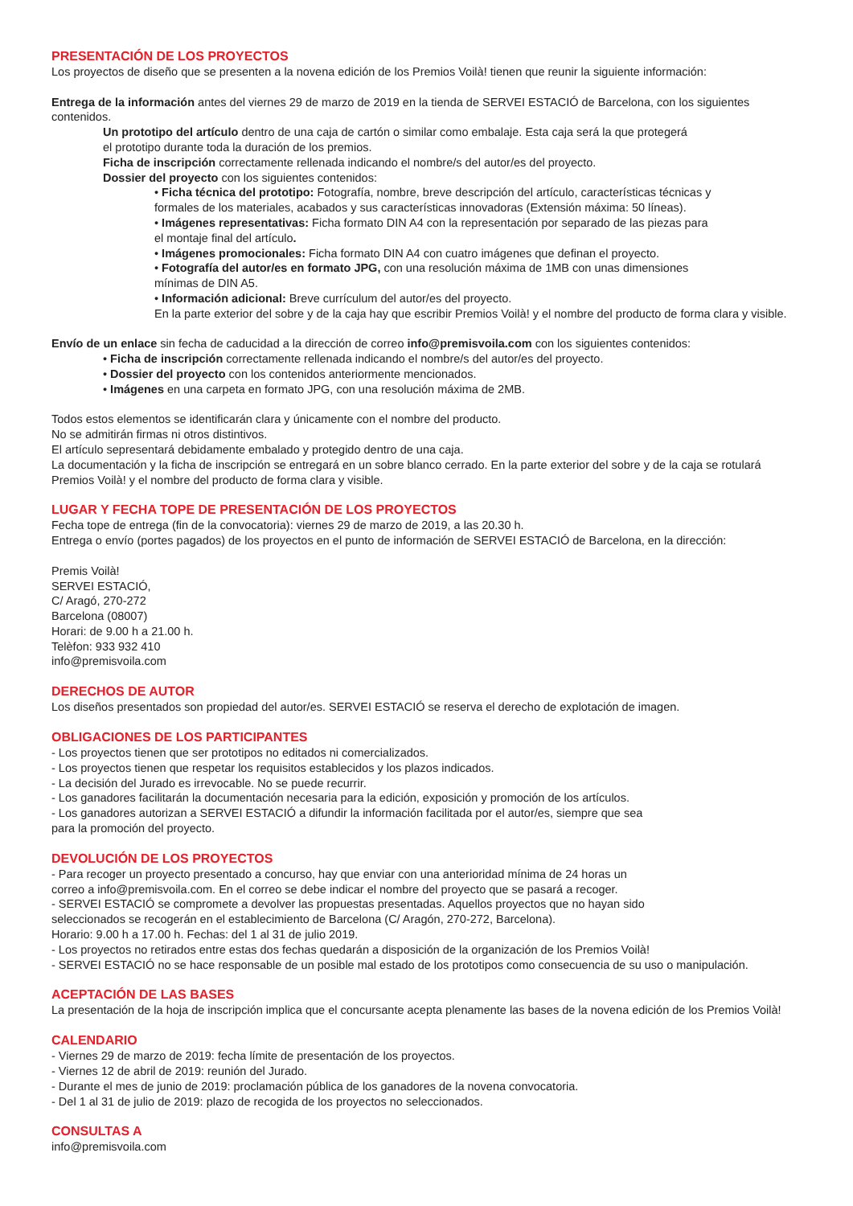PRESENTACIÓN DE LOS PROYECTOS
Los proyectos de diseño que se presenten a la novena edición de los Premios Voilà! tienen que reunir la siguiente información:
Entrega de la información antes del viernes 29 de marzo de 2019 en la tienda de SERVEI ESTACIÓ de Barcelona, con los siguientes contenidos.
Un prototipo del artículo dentro de una caja de cartón o similar como embalaje. Esta caja será la que protegerá
el prototipo durante toda la duración de los premios.
Ficha de inscripción correctamente rellenada indicando el nombre/s del autor/es del proyecto.
Dossier del proyecto con los siguientes contenidos:
• Ficha técnica del prototipo: Fotografía, nombre, breve descripción del artículo, características técnicas y
formales de los materiales, acabados y sus características innovadoras (Extensión máxima: 50 líneas).
• Imágenes representativas: Ficha formato DIN A4 con la representación por separado de las piezas para
el montaje final del artículo.
• Imágenes promocionales: Ficha formato DIN A4 con cuatro imágenes que definan el proyecto.
• Fotografía del autor/es en formato JPG, con una resolución máxima de 1MB con unas dimensiones
mínimas de DIN A5.
• Información adicional: Breve currículum del autor/es del proyecto.
En la parte exterior del sobre y de la caja hay que escribir Premios Voilà! y el nombre del producto de forma clara y visible.
Envío de un enlace sin fecha de caducidad a la dirección de correo info@premisvoila.com con los siguientes contenidos:
• Ficha de inscripción correctamente rellenada indicando el nombre/s del autor/es del proyecto.
• Dossier del proyecto con los contenidos anteriormente mencionados.
• Imágenes en una carpeta en formato JPG, con una resolución máxima de 2MB.
Todos estos elementos se identificarán clara y únicamente con el nombre del producto.
No se admitirán firmas ni otros distintivos.
El artículo sepresentará debidamente embalado y protegido dentro de una caja.
La documentación y la ficha de inscripción se entregará en un sobre blanco cerrado. En la parte exterior del sobre y de la caja se rotulará Premios Voilà! y el nombre del producto de forma clara y visible.
LUGAR Y FECHA TOPE DE PRESENTACIÓN DE LOS PROYECTOS
Fecha tope de entrega (fin de la convocatoria): viernes 29 de marzo de 2019, a las 20.30 h.
Entrega o envío (portes pagados) de los proyectos en el punto de información de SERVEI ESTACIÓ de Barcelona, en la dirección:
Premis Voilà!
SERVEI ESTACIÓ,
C/ Aragó, 270-272
Barcelona (08007)
Horari: de 9.00 h a 21.00 h.
Telèfon: 933 932 410
info@premisvoila.com
DERECHOS DE AUTOR
Los diseños presentados son propiedad del autor/es. SERVEI ESTACIÓ se reserva el derecho de explotación de imagen.
OBLIGACIONES DE LOS PARTICIPANTES
- Los proyectos tienen que ser prototipos no editados ni comercializados.
- Los proyectos tienen que respetar los requisitos establecidos y los plazos indicados.
- La decisión del Jurado es irrevocable. No se puede recurrir.
- Los ganadores facilitarán la documentación necesaria para la edición, exposición y promoción de los artículos.
- Los ganadores autorizan a SERVEI ESTACIÓ a difundir la información facilitada por el autor/es, siempre que sea
para la promoción del proyecto.
DEVOLUCIÓN DE LOS PROYECTOS
- Para recoger un proyecto presentado a concurso, hay que enviar con una anterioridad mínima de 24 horas un
correo a info@premisvoila.com. En el correo se debe indicar el nombre del proyecto que se pasará a recoger.
- SERVEI ESTACIÓ se compromete a devolver las propuestas presentadas. Aquellos proyectos que no hayan sido
seleccionados se recogerán en el establecimiento de Barcelona (C/ Aragón, 270-272, Barcelona).
Horario: 9.00 h a 17.00 h. Fechas: del 1 al 31 de julio 2019.
- Los proyectos no retirados entre estas dos fechas quedarán a disposición de la organización de los Premios Voilà!
- SERVEI ESTACIÓ no se hace responsable de un posible mal estado de los prototipos como consecuencia de su uso o manipulación.
ACEPTACIÓN DE LAS BASES
La presentación de la hoja de inscripción implica que el concursante acepta plenamente las bases de la novena edición de los Premios Voilà!
CALENDARIO
- Viernes 29 de marzo de 2019: fecha límite de presentación de los proyectos.
- Viernes 12 de abril de 2019: reunión del Jurado.
- Durante el mes de junio de 2019: proclamación pública de los ganadores de la novena convocatoria.
- Del 1 al 31 de julio de 2019: plazo de recogida de los proyectos no seleccionados.
CONSULTAS A
info@premisvoila.com